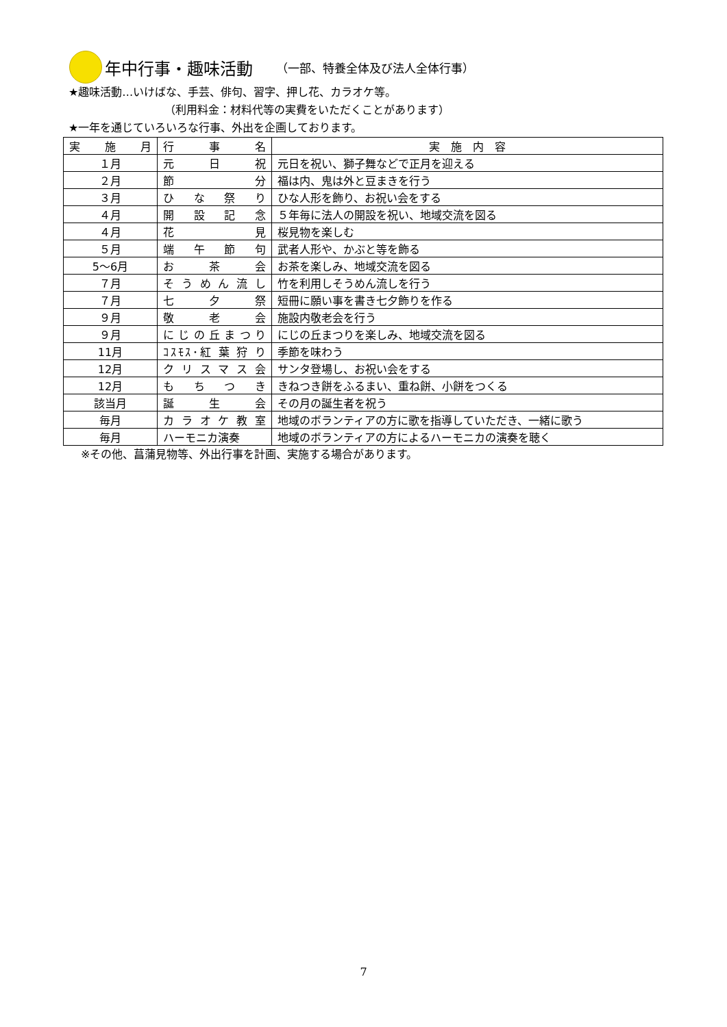年中行事・趣味活動 （一部、特養全体及び法人全体行事）
★趣味活動…いけばな、手芸、俳句、習字、押し花、カラオケ等。
（利用料金：材料代等の実費をいただくことがあります）
★一年を通じていろいろな行事、外出を企画しております。
| 実 施 月 | 行 事 名 | 実 施 内 容 |
| --- | --- | --- |
| １月 | 元 日 祝 | 元日を祝い、獅子舞などで正月を迎える |
| ２月 | 節 分 | 福は内、鬼は外と豆まきを行う |
| ３月 | ひ な 祭 り | ひな人形を飾り、お祝い会をする |
| ４月 | 開 設 記 念 | ５年毎に法人の開設を祝い、地域交流を図る |
| ４月 | 花 見 | 桜見物を楽しむ |
| ５月 | 端 午 節 句 | 武者人形や、かぶと等を飾る |
| 5～6月 | お 茶 会 | お茶を楽しみ、地域交流を図る |
| ７月 | そ う め ん 流 し | 竹を利用しそうめん流しを行う |
| ７月 | 七 夕 祭 | 短冊に願い事を書き七夕飾りを作る |
| ９月 | 敬 老 会 | 施設内敬老会を行う |
| ９月 | に じ の 丘 ま つ り | にじの丘まつりを楽しみ、地域交流を図る |
| 11月 | ｺｽﾓｽ･紅 葉 狩 り | 季節を味わう |
| 12月 | ク リ ス マ ス 会 | サンタ登場し、お祝い会をする |
| 12月 | も ち つ き | きねつき餅をふるまい、重ね餅、小餅をつくる |
| 該当月 | 誕 生 会 | その月の誕生者を祝う |
| 毎月 | カ ラ オ ケ 教 室 | 地域のボランティアの方に歌を指導していただき、一緒に歌う |
| 毎月 | ハーモニカ演奏 | 地域のボランティアの方によるハーモニカの演奏を聴く |
※その他、菖蒲見物等、外出行事を計画、実施する場合があります。
7